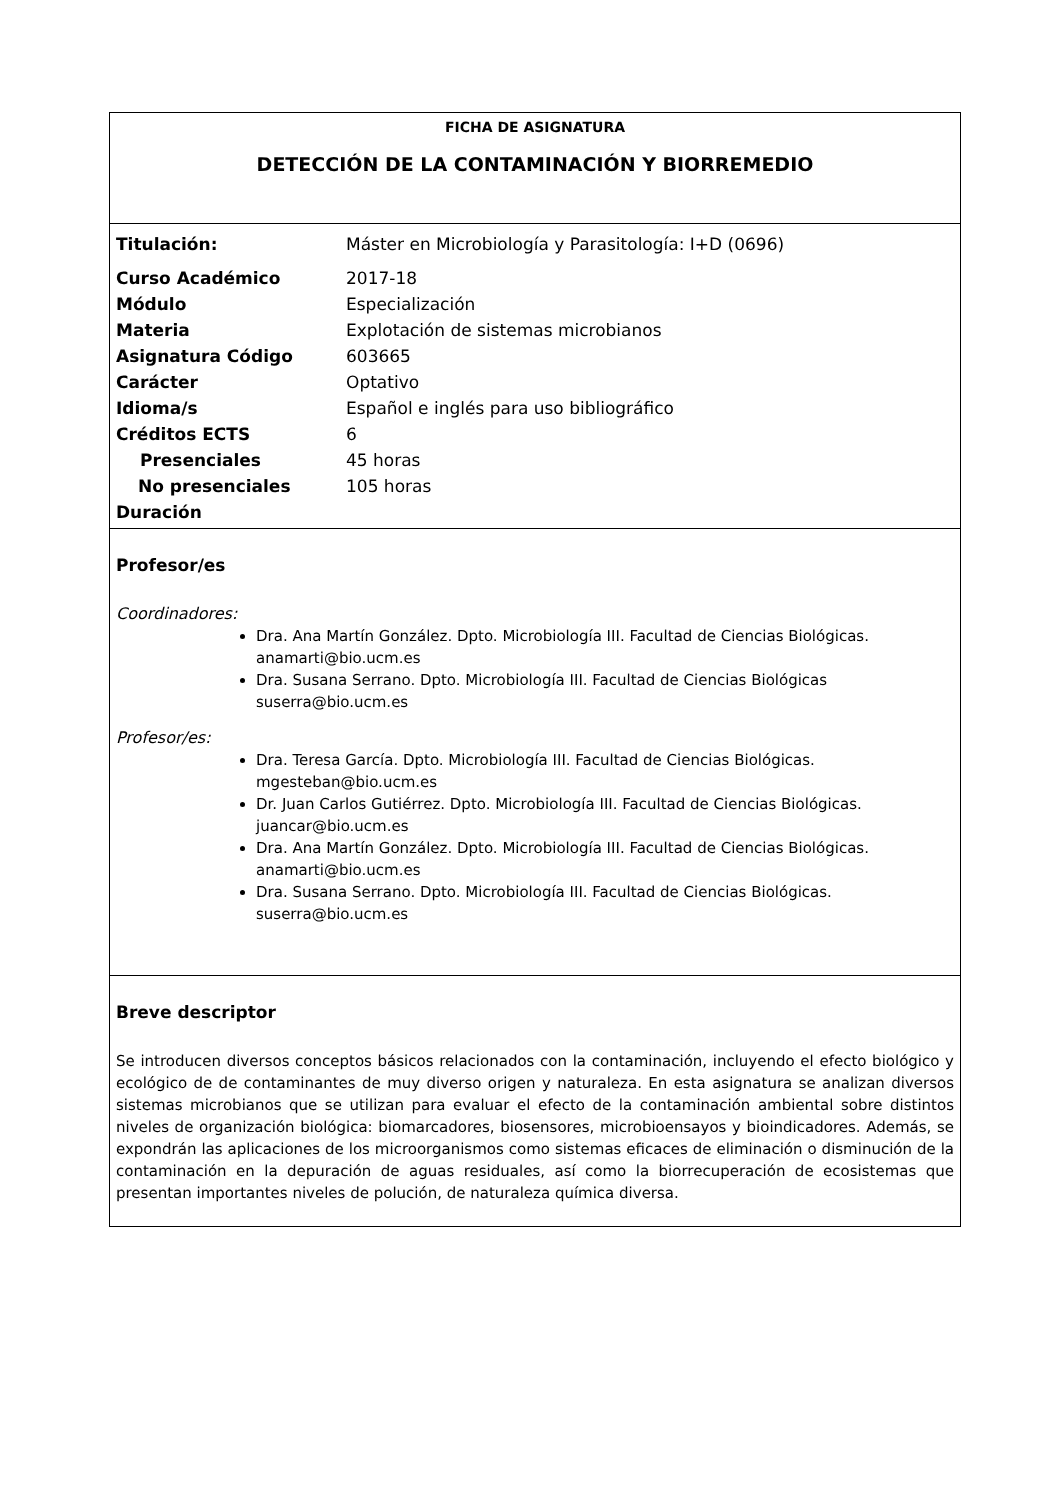FICHA DE ASIGNATURA
DETECCIÓN DE LA CONTAMINACIÓN Y BIORREMEDIO
| Titulación: | Máster en Microbiología y Parasitología: I+D (0696) |
| Curso Académico | 2017-18 |
| Módulo | Especialización |
| Materia | Explotación de sistemas microbianos |
| Asignatura Código | 603665 |
| Carácter | Optativo |
| Idioma/s | Español e inglés para uso bibliográfico |
| Créditos ECTS | 6 |
| Presenciales | 45 horas |
| No presenciales | 105 horas |
| Duración | |
Profesor/es
Coordinadores:
Dra. Ana Martín González. Dpto. Microbiología III. Facultad de Ciencias Biológicas. anamarti@bio.ucm.es
Dra. Susana Serrano. Dpto. Microbiología III. Facultad de Ciencias Biológicas suserra@bio.ucm.es
Profesor/es:
Dra. Teresa García. Dpto. Microbiología III. Facultad de Ciencias Biológicas. mgesteban@bio.ucm.es
Dr. Juan Carlos Gutiérrez. Dpto. Microbiología III. Facultad de Ciencias Biológicas. juancar@bio.ucm.es
Dra. Ana Martín González. Dpto. Microbiología III. Facultad de Ciencias Biológicas. anamarti@bio.ucm.es
Dra. Susana Serrano. Dpto. Microbiología III. Facultad de Ciencias Biológicas. suserra@bio.ucm.es
Breve descriptor
Se introducen diversos conceptos básicos relacionados con la contaminación, incluyendo el efecto biológico y ecológico de de contaminantes de muy diverso origen y naturaleza. En esta asignatura se analizan diversos sistemas microbianos que se utilizan para evaluar el efecto de la contaminación ambiental sobre distintos niveles de organización biológica: biomarcadores, biosensores, microbioensayos y bioindicadores. Además, se expondrán las aplicaciones de los microorganismos como sistemas eficaces de eliminación o disminución de la contaminación en la depuración de aguas residuales, así como la biorrecuperación de ecosistemas que presentan importantes niveles de polución, de naturaleza química diversa.